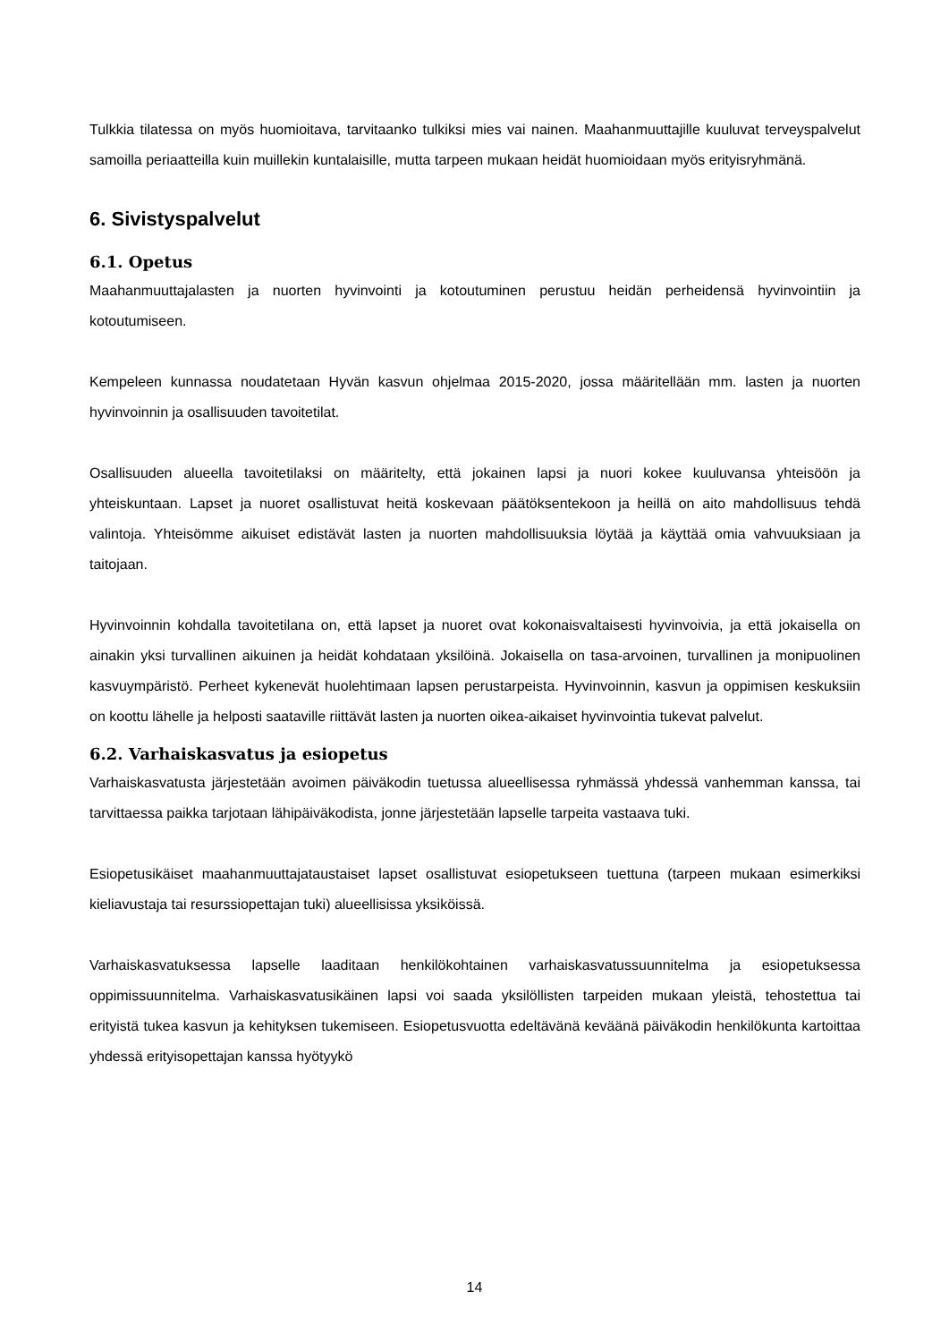Tulkkia tilatessa on myös huomioitava, tarvitaanko tulkiksi mies vai nainen. Maahanmuuttajille kuuluvat terveyspalvelut samoilla periaatteilla kuin muillekin kuntalaisille, mutta tarpeen mukaan heidät huomioidaan myös erityisryhmänä.
6. Sivistyspalvelut
6.1. Opetus
Maahanmuuttajalasten ja nuorten hyvinvointi ja kotoutuminen perustuu heidän perheidensä hyvinvointiin ja kotoutumiseen.
Kempeleen kunnassa noudatetaan Hyvän kasvun ohjelmaa 2015-2020, jossa määritellään mm. lasten ja nuorten hyvinvoinnin ja osallisuuden tavoitetilat.
Osallisuuden alueella tavoitetilaksi on määritelty, että jokainen lapsi ja nuori kokee kuuluvansa yhteisöön ja yhteiskuntaan. Lapset ja nuoret osallistuvat heitä koskevaan päätöksentekoon ja heillä on aito mahdollisuus tehdä valintoja. Yhteisömme aikuiset edistävät lasten ja nuorten mahdollisuuksia löytää ja käyttää omia vahvuuksiaan ja taitojaan.
Hyvinvoinnin kohdalla tavoitetilana on, että lapset ja nuoret ovat kokonaisvaltaisesti hyvinvoivia, ja että jokaisella on ainakin yksi turvallinen aikuinen ja heidät kohdataan yksilöinä. Jokaisella on tasa-arvoinen, turvallinen ja monipuolinen kasvuympäristö. Perheet kykenevät huolehtimaan lapsen perustarpeista. Hyvinvoinnin, kasvun ja oppimisen keskuksiin on koottu lähelle ja helposti saataville riittävät lasten ja nuorten oikea-aikaiset hyvinvointia tukevat palvelut.
6.2. Varhaiskasvatus ja esiopetus
Varhaiskasvatusta järjestetään avoimen päiväkodin tuetussa alueellisessa ryhmässä yhdessä vanhemman kanssa, tai tarvittaessa paikka tarjotaan lähipäiväkodista, jonne järjestetään lapselle tarpeita vastaava tuki.
Esiopetusikäiset maahanmuuttajataustaiset lapset osallistuvat esiopetukseen tuettuna (tarpeen mukaan esimerkiksi kieliavustaja tai resurssiopettajan tuki) alueellisissa yksiköissä.
Varhaiskasvatuksessa lapselle laaditaan henkilökohtainen varhaiskasvatussuunnitelma ja esiopetuksessa oppimissuunnitelma. Varhaiskasvatusikäinen lapsi voi saada yksilöllisten tarpeiden mukaan yleistä, tehostettua tai erityistä tukea kasvun ja kehityksen tukemiseen. Esiopetusvuotta edeltävänä keväänä päiväkodin henkilökunta kartoittaa yhdessä erityisopettajan kanssa hyötyykö
14